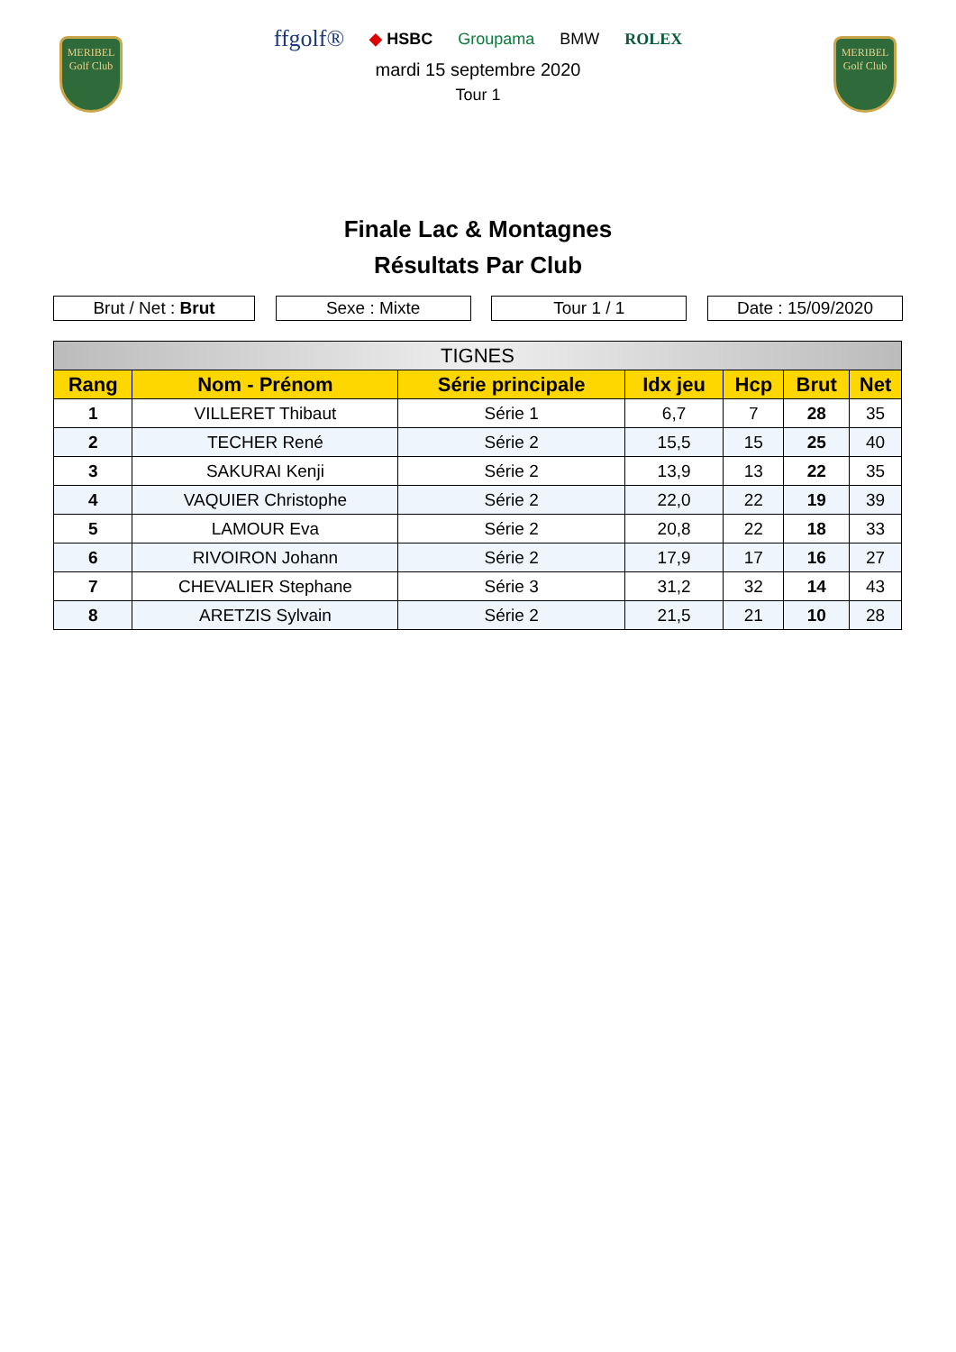MERIBEL
Golf Club
MERIBEL
Golf Club
ffgolf® ◆ HSBC Groupama BMW ROLEX
mardi 15 septembre 2020
Tour 1
Finale Lac & Montagnes
Résultats Par Club
Brut / Net : Brut Sexe : Mixte Tour 1 / 1 Date : 15/09/2020
| TIGNES | | | | | | |
| --- | --- | --- | --- | --- | --- | --- |
| Rang | Nom - Prénom | Série principale | Idx jeu | Hcp | Brut | Net |
| 1 | VILLERET Thibaut | Série 1 | 6,7 | 7 | 28 | 35 |
| 2 | TECHER René | Série 2 | 15,5 | 15 | 25 | 40 |
| 3 | SAKURAI Kenji | Série 2 | 13,9 | 13 | 22 | 35 |
| 4 | VAQUIER Christophe | Série 2 | 22,0 | 22 | 19 | 39 |
| 5 | LAMOUR Eva | Série 2 | 20,8 | 22 | 18 | 33 |
| 6 | RIVOIRON Johann | Série 2 | 17,9 | 17 | 16 | 27 |
| 7 | CHEVALIER Stephane | Série 3 | 31,2 | 32 | 14 | 43 |
| 8 | ARETZIS Sylvain | Série 2 | 21,5 | 21 | 10 | 28 |